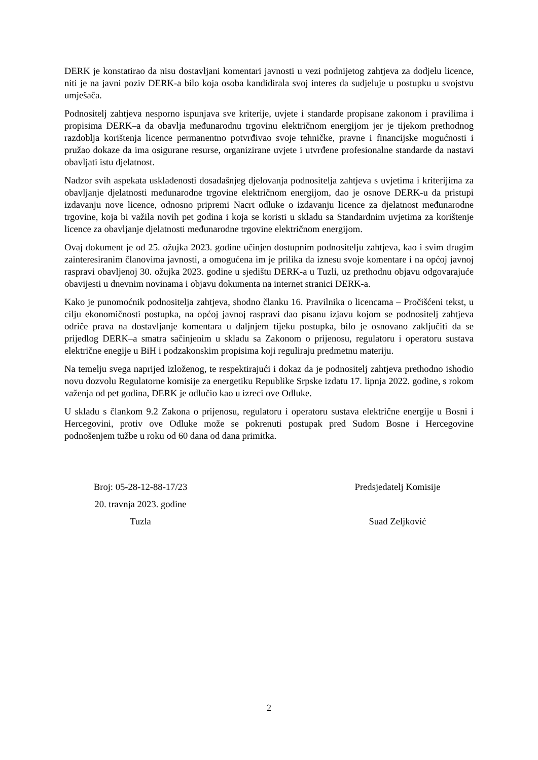DERK je konstatirao da nisu dostavljani komentari javnosti u vezi podnijetog zahtjeva za dodjelu licence, niti je na javni poziv DERK-a bilo koja osoba kandidirala svoj interes da sudjeluje u postupku u svojstvu umješača.
Podnositelj zahtjeva nesporno ispunjava sve kriterije, uvjete i standarde propisane zakonom i pravilima i propisima DERK–a da obavlja međunarodnu trgovinu električnom energijom jer je tijekom prethodnog razdoblja korištenja licence permanentno potvrđivao svoje tehničke, pravne i financijske mogućnosti i pružao dokaze da ima osigurane resurse, organizirane uvjete i utvrđene profesionalne standarde da nastavi obavljati istu djelatnost.
Nadzor svih aspekata usklađenosti dosadašnjeg djelovanja podnositelja zahtjeva s uvjetima i kriterijima za obavljanje djelatnosti međunarodne trgovine električnom energijom, dao je osnove DERK-u da pristupi izdavanju nove licence, odnosno pripremi Nacrt odluke o izdavanju licence za djelatnost međunarodne trgovine, koja bi važila novih pet godina i koja se koristi u skladu sa Standardnim uvjetima za korištenje licence za obavljanje djelatnosti međunarodne trgovine električnom energijom.
Ovaj dokument je od 25. ožujka 2023. godine učinjen dostupnim podnositelju zahtjeva, kao i svim drugim zainteresiranim članovima javnosti, a omogućena im je prilika da iznesu svoje komentare i na općoj javnoj raspravi obavljenoj 30. ožujka 2023. godine u sjedištu DERK-a u Tuzli, uz prethodnu objavu odgovarajuće obavijesti u dnevnim novinama i objavu dokumenta na internet stranici DERK-a.
Kako je punomoćnik podnositelja zahtjeva, shodno članku 16. Pravilnika o licencama – Pročišćeni tekst, u cilju ekonomičnosti postupka, na općoj javnoj raspravi dao pisanu izjavu kojom se podnositelj zahtjeva odriče prava na dostavljanje komentara u daljnjem tijeku postupka, bilo je osnovano zaključiti da se prijedlog DERK–a smatra sačinjenim u skladu sa Zakonom o prijenosu, regulatoru i operatoru sustava električne enegije u BiH i podzakonskim propisima koji reguliraju predmetnu materiju.
Na temelju svega naprijed izloženog, te respektirajući i dokaz da je podnositelj zahtjeva prethodno ishodio novu dozvolu Regulatorne komisije za energetiku Republike Srpske izdatu 17. lipnja 2022. godine, s rokom važenja od pet godina, DERK je odlučio kao u izreci ove Odluke.
U skladu s člankom 9.2 Zakona o prijenosu, regulatoru i operatoru sustava električne energije u Bosni i Hercegovini, protiv ove Odluke može se pokrenuti postupak pred Sudom Bosne i Hercegovine podnošenjem tužbe u roku od 60 dana od dana primitka.
Broj: 05-28-12-88-17/23
20. travnja 2023. godine
Tuzla
Predsjedatelj Komisije
Suad Zeljković
2